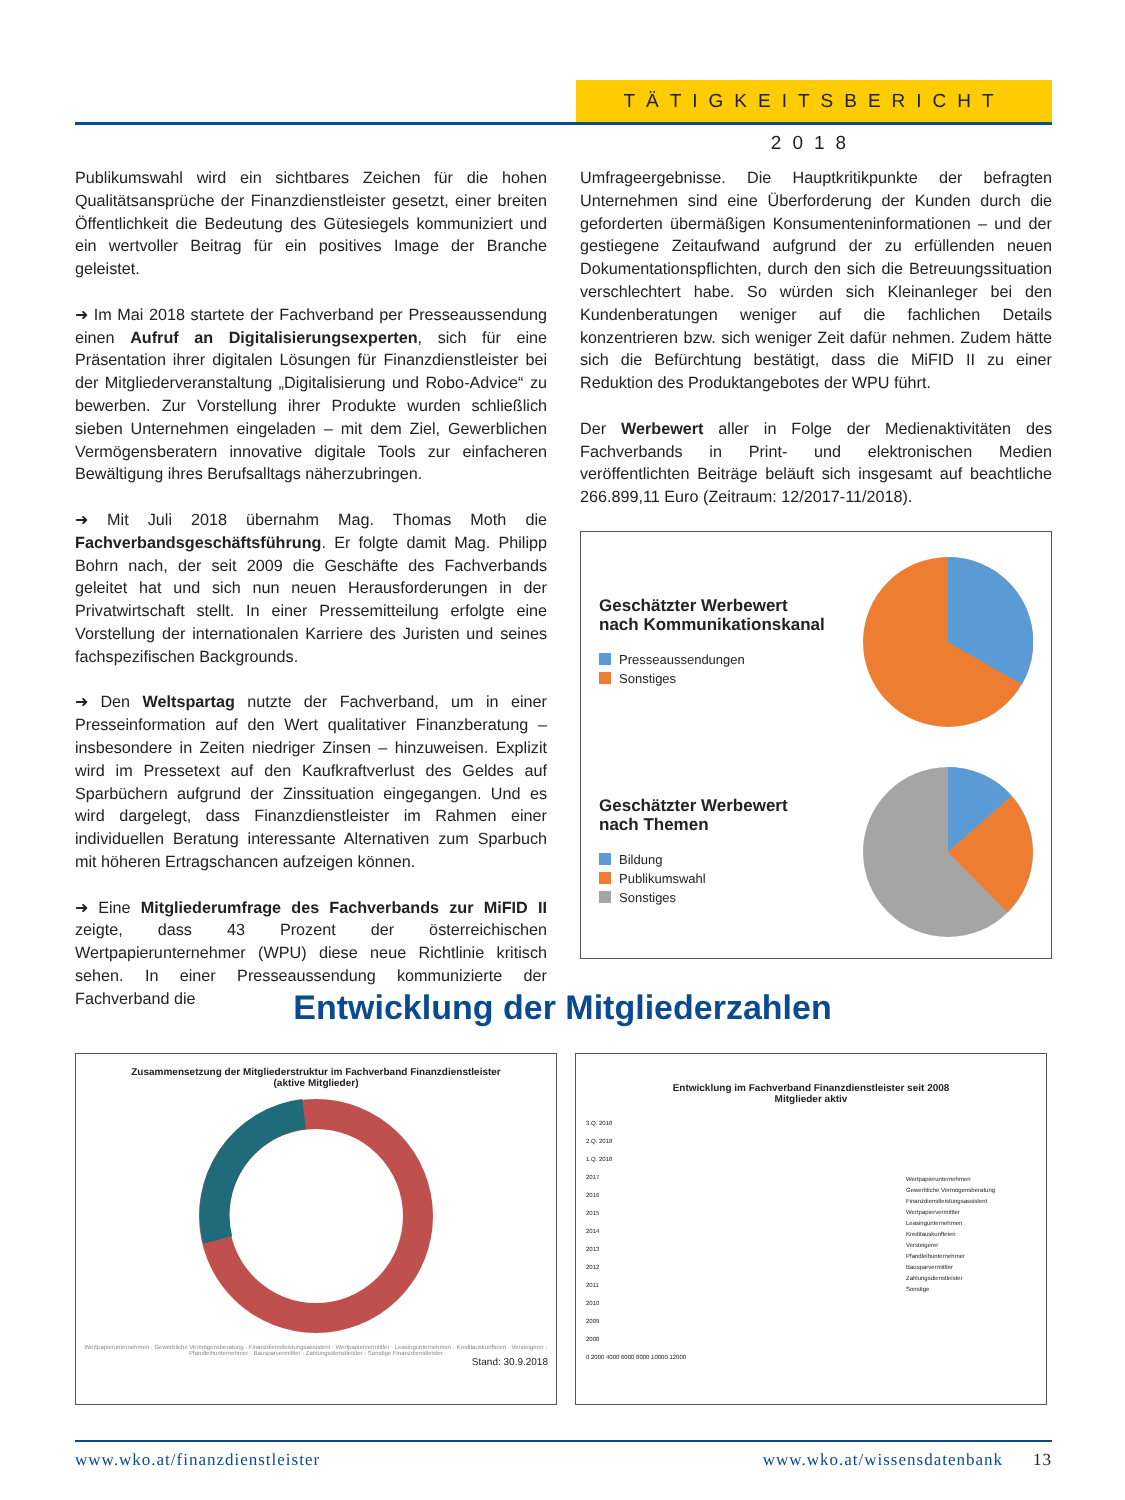TÄTIGKEITSBERICHT 2018
Publikumswahl wird ein sichtbares Zeichen für die hohen Qualitätsansprüche der Finanzdienstleister gesetzt, einer breiten Öffentlichkeit die Bedeutung des Gütesiegels kommuniziert und ein wertvoller Beitrag für ein positives Image der Branche geleistet.
➜ Im Mai 2018 startete der Fachverband per Presseaussendung einen Aufruf an Digitalisierungsexperten, sich für eine Präsentation ihrer digitalen Lösungen für Finanzdienstleister bei der Mitgliederveranstaltung „Digitalisierung und Robo-Advice“ zu bewerben. Zur Vorstellung ihrer Produkte wurden schließlich sieben Unternehmen eingeladen – mit dem Ziel, Gewerblichen Vermögensberatern innovative digitale Tools zur einfacheren Bewältigung ihres Berufsalltags näherzubringen.
➜ Mit Juli 2018 übernahm Mag. Thomas Moth die Fachverbandsgeschäftsführung. Er folgte damit Mag. Philipp Bohrn nach, der seit 2009 die Geschäfte des Fachverbands geleitet hat und sich nun neuen Herausforderungen in der Privatwirtschaft stellt. In einer Pressemitteilung erfolgte eine Vorstellung der internationalen Karriere des Juristen und seines fachspezifischen Backgrounds.
➜ Den Weltspartag nutzte der Fachverband, um in einer Presseinformation auf den Wert qualitativer Finanzberatung – insbesondere in Zeiten niedriger Zinsen – hinzuweisen. Explizit wird im Pressetext auf den Kaufkraftverlust des Geldes auf Sparbüchern aufgrund der Zinssituation eingegangen. Und es wird dargelegt, dass Finanzdienstleister im Rahmen einer individuellen Beratung interessante Alternativen zum Sparbuch mit höheren Ertragschancen aufzeigen können.
➜ Eine Mitgliederumfrage des Fachverbands zur MiFID II zeigte, dass 43 Prozent der österreichischen Wertpapierunternehmer (WPU) diese neue Richtlinie kritisch sehen. In einer Presseaussendung kommunizierte der Fachverband die
Umfrageergebnisse. Die Hauptkritikpunkte der befragten Unternehmen sind eine Überforderung der Kunden durch die geforderten übermäßigen Konsumenteninformationen – und der gestiegene Zeitaufwand aufgrund der zu erfüllenden neuen Dokumentationspflichten, durch den sich die Betreuungssituation verschlechtert habe. So würden sich Kleinanleger bei den Kundenberatungen weniger auf die fachlichen Details konzentrieren bzw. sich weniger Zeit dafür nehmen. Zudem hätte sich die Befürchtung bestätigt, dass die MiFID II zu einer Reduktion des Produktangebotes der WPU führt.
Der Werbewert aller in Folge der Medienaktivitäten des Fachverbands in Print- und elektronischen Medien veröffentlichten Beiträge beläuft sich insgesamt auf beachtliche 266.899,11 Euro (Zeitraum: 12/2017-11/2018).
Geschätzter Werbewert
nach Kommunikationskanal
Presseaussendungen
Sonstiges
Geschätzter Werbewert
nach Themen
Bildung
Publikumswahl
Sonstiges
Entwicklung der Mitgliederzahlen
Zusammensetzung der Mitgliederstruktur im Fachverband Finanzdienstleister
(aktive Mitglieder)
Wertpapierunternehmen · Gewerbliche Vermögensberatung · Finanzdienstleistungsassistent · Wertpapiervermittler · Leasingunternehmen · Kreditauskunfteien · Versteigerer · Pfandleihunternehmer · Bausparvermittler · Zahlungsdienstleister · Sonstige Finanzdienstleister
Stand: 30.9.2018
Entwicklung im Fachverband Finanzdienstleister seit 2008
Mitglieder aktiv
3.Q. 2018
2.Q. 2018
1.Q. 2018
2017
2016
2015
2014
2013
2012
2011
2010
2009
2008
0 2000 4000 6000 8000 10000 12000
Wertpapierunternehmen
Gewerbliche Vermögensberatung
Finanzdienstleistungsassistent
Wertpapiervermittler
Leasingunternehmen
Kreditauskunfteien
Versteigerer
Pfandleihunternehmer
Bausparvermittler
Zahlungsdienstleister
Sonstige
www.wko.at/finanzdienstleister www.wko.at/wissensdatenbank 13